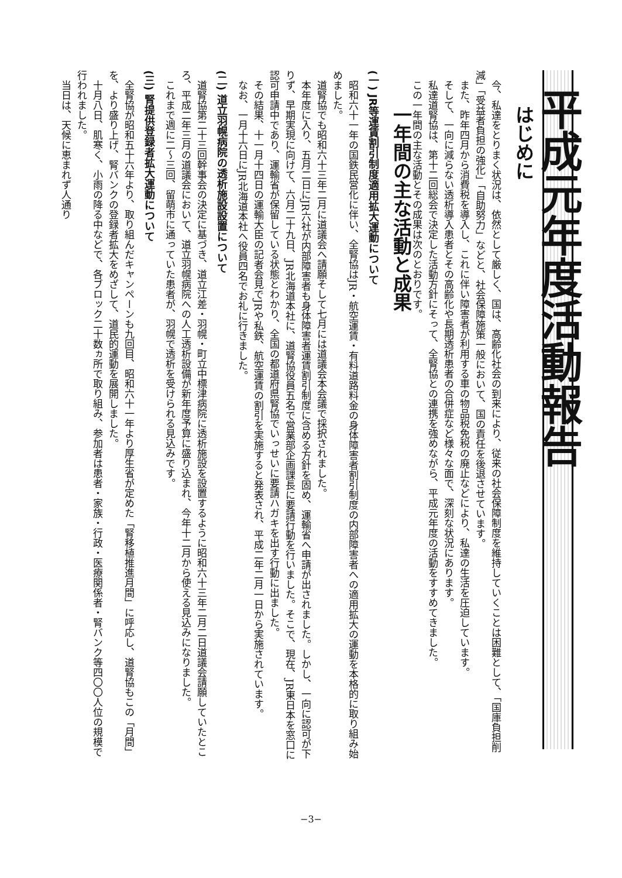平成元年度活動報告
はじめに
今、私達をとりまく状況は、依然として厳しく、国は、高齢化社会の到来により、従来の社会保障制度を維持していくことは困難として、「国庫負担削減」「受益者負担の強化」「自助努力」などと、社会保障施策一般において、国の責任を後退させています。
また、昨年四月から消費税を導入し、これに伴い障害者が利用する車の物品税免税の廃止などにより、私達の生活を圧迫しています。
そして、一向に減らない透析導入患者とその高齢化や長期透析患者の合併症など様々な面で、深刻な状況にあります。
私達道腎協は、第十二回総会で決定した活動方針にそって、全腎協との連携を強めながら、平成元年度の活動をすすめてきました。
この一年間の主な活動とその成果は次のとおりです。
一年間の主な活動と成果
(一) JR等運賃割引制度適用拡大運動について
昭和六十一年の国鉄民営化に伴い、全腎協はJR・航空運賃・有料道路料金の身体障害者割引制度の内部障害者への適用拡大の運動を本格的に取り組み始めました。
道腎協でも昭和六十三年二月に道議会へ請願そして七月には道議会本会議で採択されました。
本年度に入り、五月二日にJR六社が内部障害者も身体障害者運賃割引制度に含める方針を固め、運輸省へ申請が出されました。しかし、一向に認可が下りず、早期実現に向けて、六月二十九日、JR北海道本社に、道腎協役員五名で営業部企画課長に要請行動を行いました。そこで、現在、JR東日本を窓口に認可申請中であり、運輸省が保留している状態とわかり、全国の都道府県腎協でいっせいに要請ハガキを出す行動に出ました。
その結果、十一月十四日の運輸大臣の記者会見でJRや私鉄、航空運賃の割引を実施すると発表され、平成二年二月一日から実施されています。
なお、一月十六日にJR北海道本社へ役員四名でお礼に行きました。
(二) 道立羽幌病院の透析施設設置について
道腎協第二十三回幹事会の決定に基づき、道立江差・羽幌・町立中標津病院に透析施設を設置するように昭和六十三年二月二日道議会請願していたところ、平成二年三月の道議会において、道立羽幌病院への人工透析設備が新年度予算に盛り込まれ、今年十二月から使える見込みになりました。
これまで週に二〜三回、留萌市に通っていた患者が、羽幌で透析を受けられる見込みです。
(三) 腎提供登録者拡大運動について
全腎協が昭和五十六年より、取り組んだキャンペーンも九回目、昭和六十一年より厚生省が定めた「腎移植推進月間」に呼応し、道腎協もこの「月間」を、より盛り上げ、腎バンクの登録者拡大をめざして、道民的運動を展開しました。
十月八日、肌寒く、小雨の降る中などで、各ブロック二十数ヵ所で取り組み、参加者は患者・家族・行政・医療関係者・腎バンク等四〇〇人位の規模で行われました。
当日は、天候に恵まれず人通り
−3−